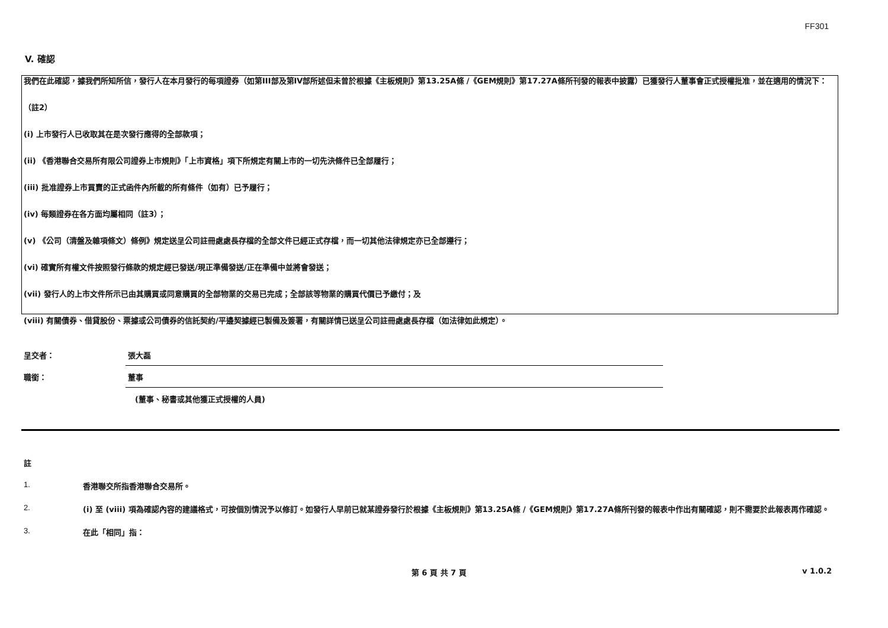FF301
V. 確認
我們在此確認，據我們所知所信，發行人在本月發行的每項證券（如第III部及第IV部所述但未曾於根據《主板規則》第13.25A條 /《GEM規則》第17.27A條所刊發的報表中披露）已獲發行人董事會正式授權批准，並在適用的情況下：
（註2）
(i) 上市發行人已收取其在是次發行應得的全部款項；
(ii) 《香港聯合交易所有限公司證券上市規則》「上市資格」項下所規定有關上市的一切先決條件已全部履行；
(iii) 批准證券上市買賣的正式函件內所載的所有條件（如有）已予履行；
(iv) 每類證券在各方面均屬相同（註3）；
(v) 《公司（清盤及雜項條文）條例》規定送呈公司註冊處處長存檔的全部文件已經正式存檔，而一切其他法律規定亦已全部遵行；
(vi) 確實所有權文件按照發行條款的規定經已發送/現正準備發送/正在準備中並將會發送；
(vii) 發行人的上市文件所示已由其購買或同意購買的全部物業的交易已完成；全部該等物業的購買代價已予繳付；及
(viii) 有關債券、借貸股份、票據或公司債券的信託契約/平邊契據經已製備及簽署，有關詳情已送呈公司註冊處處長存檔（如法律如此規定）。
呈交者：
張大磊
職銜：
董事
(董事、秘書或其他獲正式授權的人員)
註
1. 香港聯交所指香港聯合交易所。
2. (i) 至 (viii) 項為確認內容的建議格式，可按個別情況予以修訂。如發行人早前已就某證券發行於根據《主板規則》第13.25A條 /《GEM規則》第17.27A條所刊發的報表中作出有關確認，則不需要於此報表再作確認。
3. 在此「相同」指：
第 6 頁 共 7 頁 v 1.0.2